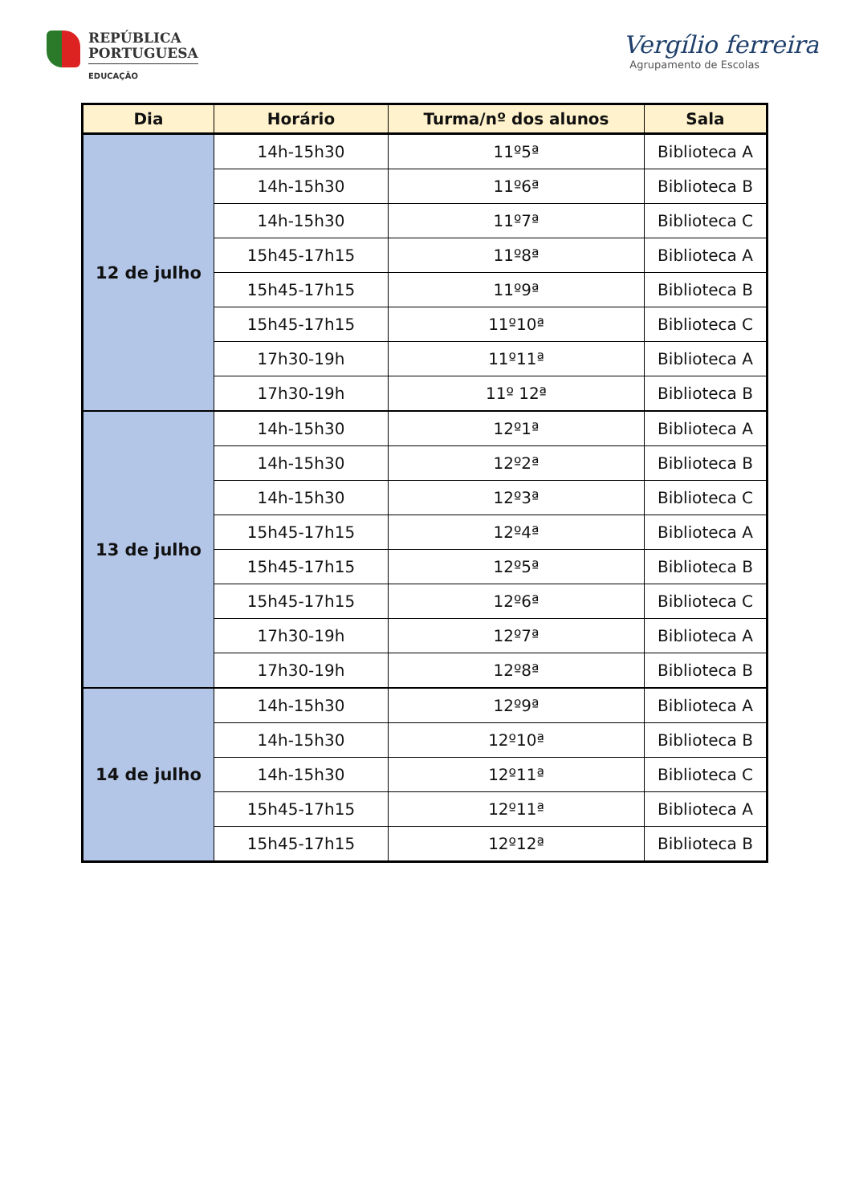REPÚBLICA
PORTUGUESA
EDUCAÇÃO
Vergílio ferreira
Agrupamento de Escolas
| Dia | Horário | Turma/nº dos alunos | Sala |
| --- | --- | --- | --- |
| 12 de julho | 14h-15h30 | 11º5ª | Biblioteca A |
| | 14h-15h30 | 11º6ª | Biblioteca B |
| | 14h-15h30 | 11º7ª | Biblioteca C |
| | 15h45-17h15 | 11º8ª | Biblioteca A |
| | 15h45-17h15 | 11º9ª | Biblioteca B |
| | 15h45-17h15 | 11º10ª | Biblioteca C |
| | 17h30-19h | 11º11ª | Biblioteca A |
| | 17h30-19h | 11º 12ª | Biblioteca B |
| 13 de julho | 14h-15h30 | 12º1ª | Biblioteca A |
| | 14h-15h30 | 12º2ª | Biblioteca B |
| | 14h-15h30 | 12º3ª | Biblioteca C |
| | 15h45-17h15 | 12º4ª | Biblioteca A |
| | 15h45-17h15 | 12º5ª | Biblioteca B |
| | 15h45-17h15 | 12º6ª | Biblioteca C |
| | 17h30-19h | 12º7ª | Biblioteca A |
| | 17h30-19h | 12º8ª | Biblioteca B |
| 14 de julho | 14h-15h30 | 12º9ª | Biblioteca A |
| | 14h-15h30 | 12º10ª | Biblioteca B |
| | 14h-15h30 | 12º11ª | Biblioteca C |
| | 15h45-17h15 | 12º11ª | Biblioteca A |
| | 15h45-17h15 | 12º12ª | Biblioteca B |